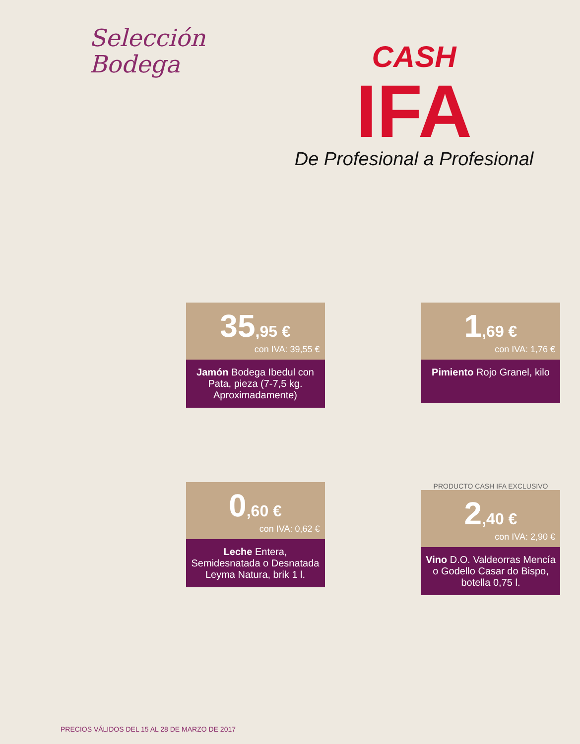Selección
Bodega
CASH
IFA
De Profesional a Profesional
35,95 €
con IVA: 39,55 €
Jamón Bodega Ibedul con Pata, pieza (7-7,5 kg. Aproximadamente)
1,69 €
con IVA: 1,76 €
Pimiento Rojo Granel, kilo
0,60 €
con IVA: 0,62 €
Leche Entera, Semidesnatada o Desnatada Leyma Natura, brik 1 l.
PRODUCTO CASH IFA EXCLUSIVO
2,40 €
con IVA: 2,90 €
Vino D.O. Valdeorras Mencía o Godello Casar do Bispo, botella 0,75 l.
PRECIOS VÁLIDOS DEL 15 AL 28 DE MARZO DE 2017